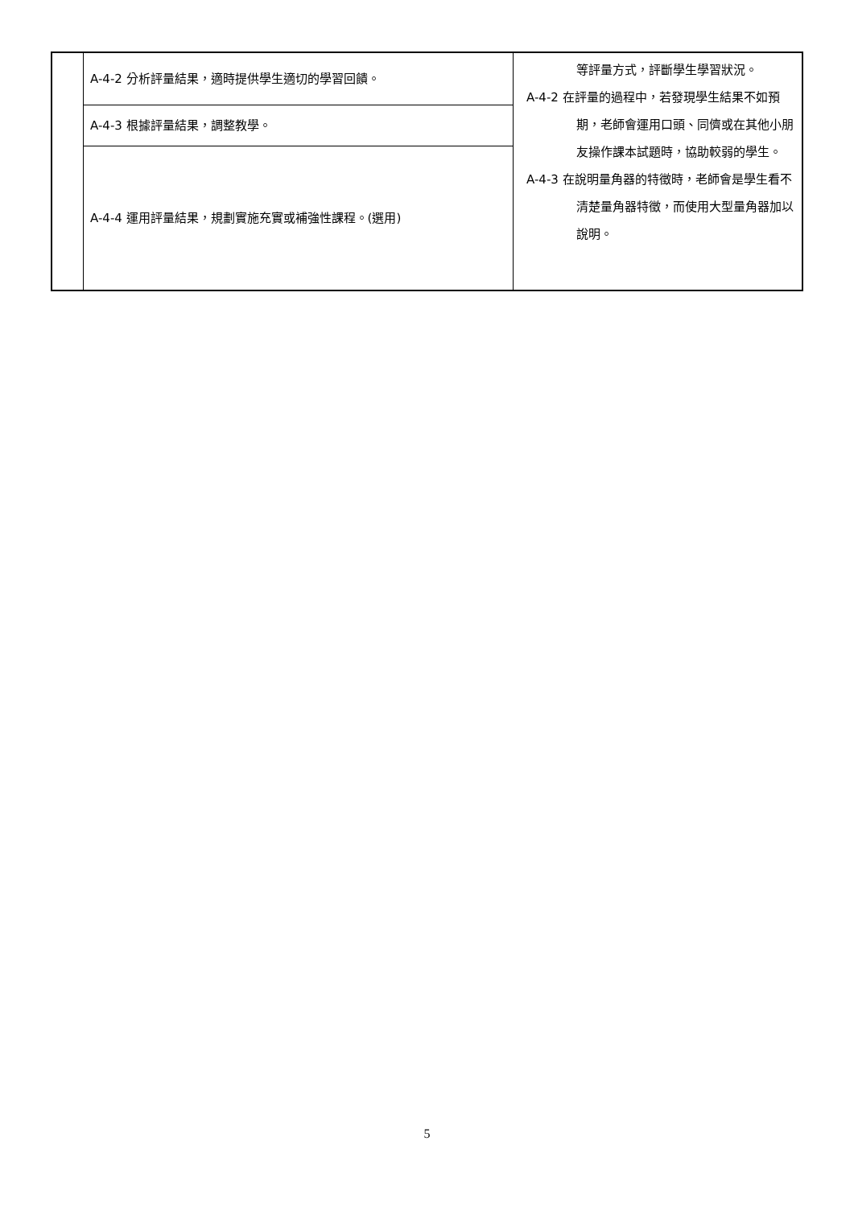| | A-4-2 分析評量結果，適時提供學生適切的學習回饋。 | 等評量方式，評斷學生學習狀況。 A-4-2 在評量的過程中，若發現學生結果不如預期，老師會運用口頭、同儕或在其他小朋友操作課本試題時，協助較弱的學生。 A-4-3 在說明量角器的特徵時，老師會是學生看不清楚量角器特徵，而使用大型量角器加以說明。 |
| | A-4-3 根據評量結果，調整教學。 | |
| | A-4-4 運用評量結果，規劃實施充實或補強性課程。(選用) | |
5